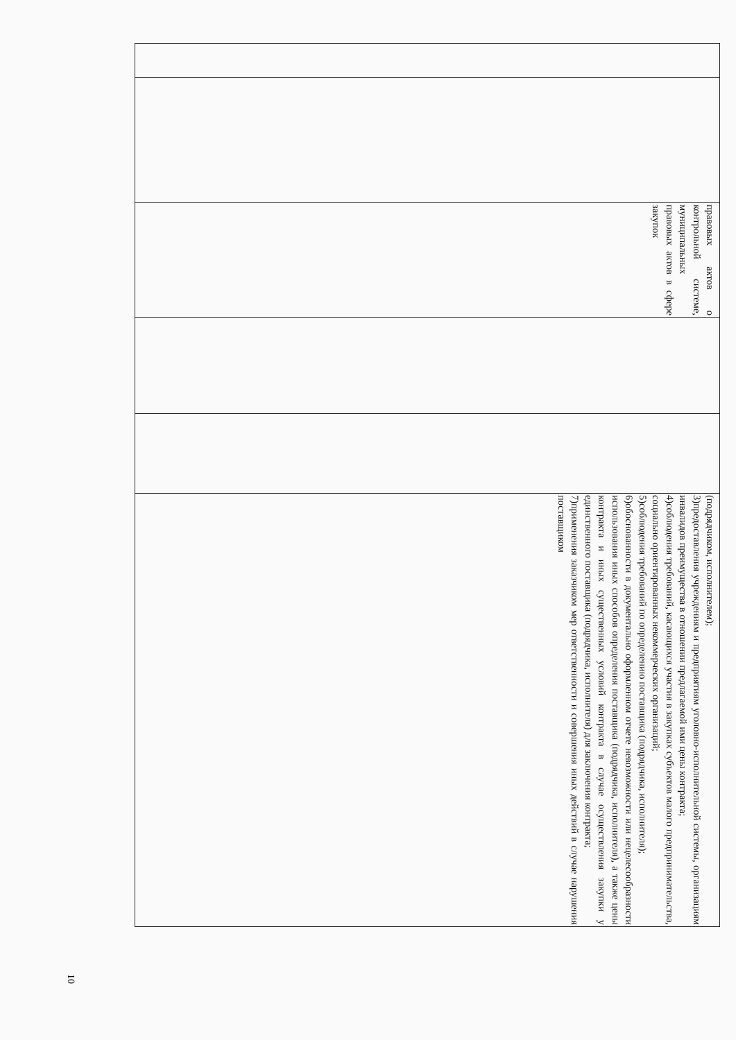| | | правовых актов о контрольной системе, муниципальных правовых актов в сфере закупок | | | (подрядчиком, исполнителем); 3)предоставления учреждениям и предприятиям уголовно-исполнительной системы, организациям инвалидов преимущества в отношении предлагаемой ими цены контракта; 4)соблюдения требований, касающихся участия в закупках субъектов малого предпринимательства, социально ориентированных некоммерческих организаций; 5)соблюдения требований по определению поставщика (подрядчика, исполнителя); 6)обоснованности в документально оформленном отчете невозможности или нецелесообразности использования иных способов определения поставщика (подрядчика, исполнителя), а также цены контракта и иных существенных условий контракта в случае осуществления закупки у единственного поставщика (подрядчика, исполнителя) для заключения контракта; 7)применения заказчиком мер ответственности и совершения иных действий в случае нарушения поставщиком |
10